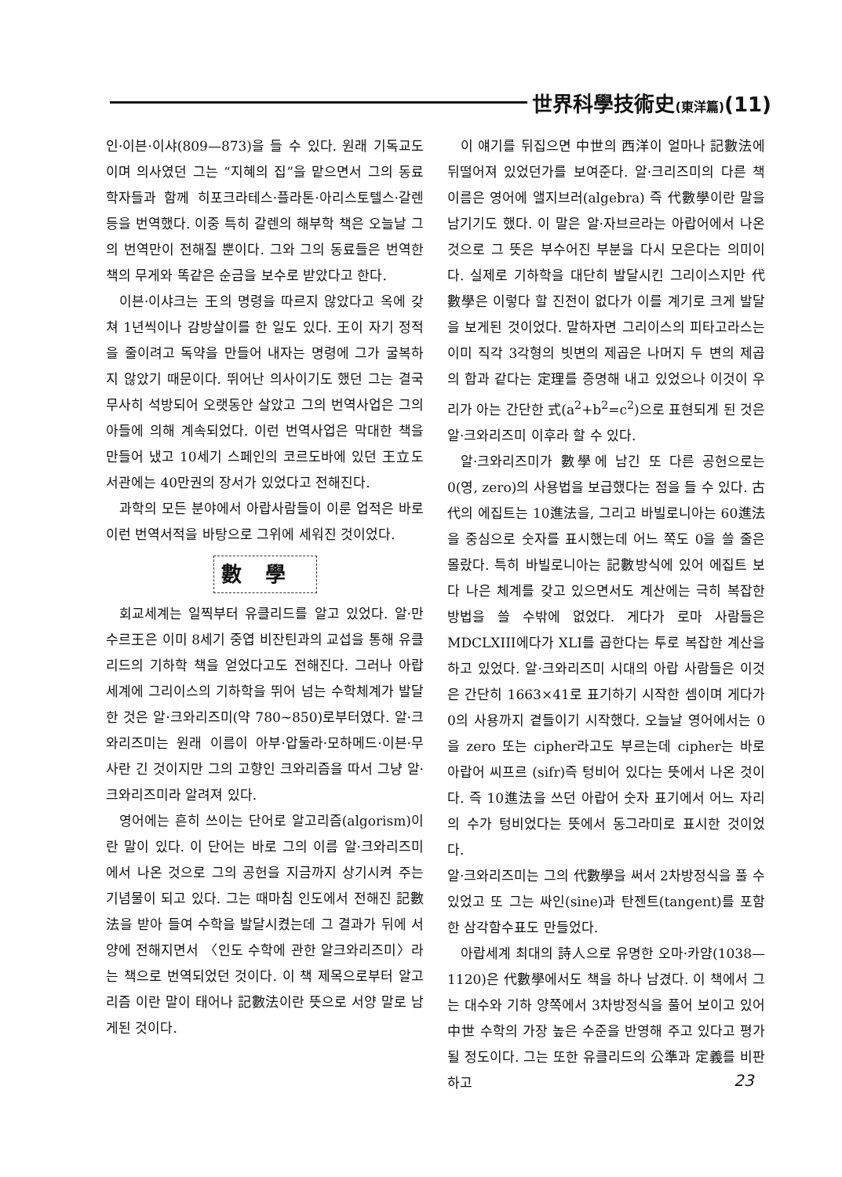世界科學技術史(東洋篇)(11)
인·이븐·이샤(809—873)을 들 수 있다. 원래 기독교도이며 의사였던 그는 “지혜의 집”을 맡으면서 그의 동료학자들과 함께 히포크라테스·플라톤·아리스토텔스·갈렌등을 번역했다. 이중 특히 갈렌의 해부학 책은 오늘날 그의 번역만이 전해질 뿐이다. 그와 그의 동료들은 번역한 책의 무게와 똑같은 순금을 보수로 받았다고 한다.
이븐·이샤크는 王의 명령을 따르지 않았다고 옥에 갖쳐 1년씩이나 감방살이를 한 일도 있다. 王이 자기 정적을 줄이려고 독약을 만들어 내자는 명령에 그가 굴복하지 않았기 때문이다. 뛰어난 의사이기도 했던 그는 결국 무사히 석방되어 오랫동안 살았고 그의 번역사업은 그의 아들에 의해 계속되었다. 이런 번역사업은 막대한 책을 만들어 냈고 10세기 스페인의 코르도바에 있던 王立도서관에는 40만권의 장서가 있었다고 전해진다.
과학의 모든 분야에서 아랍사람들이 이룬 업적은 바로 이런 번역서적을 바탕으로 그위에 세워진 것이었다.
數學
회교세계는 일찍부터 유클리드를 알고 있었다. 알·만수르王은 이미 8세기 중엽 비잔틴과의 교섭을 통해 유클리드의 기하학 책을 얻었다고도 전해진다. 그러나 아랍세계에 그리이스의 기하학을 뛰어 넘는 수학체계가 발달한 것은 알·크와리즈미(약 780~850)로부터였다. 알·크와리즈미는 원래 이름이 아부·압둘라·모하메드·이븐·무사란 긴 것이지만 그의 고향인 크와리즘을 따서 그냥 알·크와리즈미라 알려져 있다.
영어에는 흔히 쓰이는 단어로 알고리즘(algorism)이란 말이 있다. 이 단어는 바로 그의 이름 알·크와리즈미에서 나온 것으로 그의 공헌을 지금까지 상기시켜 주는 기념물이 되고 있다. 그는 때마침 인도에서 전해진 記數法을 받아 들여 수학을 발달시켰는데 그 결과가 뒤에 서양에 전해지면서 〈인도 수학에 관한 알크와리즈미〉라는 책으로 번역되었던 것이다. 이 책 제목으로부터 알고리즘 이란 말이 태어나 記數法이란 뜻으로 서양 말로 남게된 것이다.
이 얘기를 뒤집으면 中世의 西洋이 얼마나 記數法에 뒤떨어져 있었던가를 보여준다. 알·크리즈미의 다른 책 이름은 영어에 앨지브러(algebra) 즉 代數學이란 말을 남기기도 했다. 이 말은 알·자브르라는 아랍어에서 나온 것으로 그 뜻은 부수어진 부분을 다시 모은다는 의미이다. 실제로 기하학을 대단히 발달시킨 그리이스지만 代數學은 이렇다 할 진전이 없다가 이를 계기로 크게 발달을 보게된 것이었다. 말하자면 그리이스의 피타고라스는 이미 직각 3각형의 빗변의 제곱은 나머지 두 변의 제곱의 합과 같다는 定理를 증명해 내고 있었으나 이것이 우리가 아는 간단한 式(a<sup>2</sup>+b<sup>2</sup>=c<sup>2</sup>)으로 표현되게 된 것은 알·크와리즈미 이후라 할 수 있다.
알·크와리즈미가 數學에 남긴 또 다른 공헌으로는 0(영, zero)의 사용법을 보급했다는 점을 들 수 있다. 古代의 에집트는 10進法을, 그리고 바빌로니아는 60進法을 중심으로 숫자를 표시했는데 어느 쪽도 0을 쓸 줄은 몰랐다. 특히 바빌로니아는 記數방식에 있어 에집트 보다 나은 체계를 갖고 있으면서도 계산에는 극히 복잡한 방법을 쓸 수밖에 없었다. 게다가 로마 사람들은 MDCLXIII에다가 XLI를 곱한다는 투로 복잡한 계산을 하고 있었다. 알·크와리즈미 시대의 아랍 사람들은 이것은 간단히 1663×41로 표기하기 시작한 셈이며 게다가 0의 사용까지 곁들이기 시작했다. 오늘날 영어에서는 0을 zero 또는 cipher라고도 부르는데 cipher는 바로 아랍어 씨프르 (sifr)즉 텅비어 있다는 뜻에서 나온 것이다. 즉 10進法을 쓰던 아랍어 숫자 표기에서 어느 자리의 수가 텅비었다는 뜻에서 동그라미로 표시한 것이었다.
알·크와리즈미는 그의 代數學을 써서 2차방정식을 풀 수 있었고 또 그는 싸인(sine)과 탄젠트(tangent)를 포함한 삼각함수표도 만들었다.
아랍세계 최대의 詩人으로 유명한 오마·카얌(1038—1120)은 代數學에서도 책을 하나 남겼다. 이 책에서 그는 대수와 기하 양쪽에서 3차방정식을 풀어 보이고 있어 中世 수학의 가장 높은 수준을 반영해 주고 있다고 평가될 정도이다. 그는 또한 유클리드의 公準과 定義를 비판하고
23